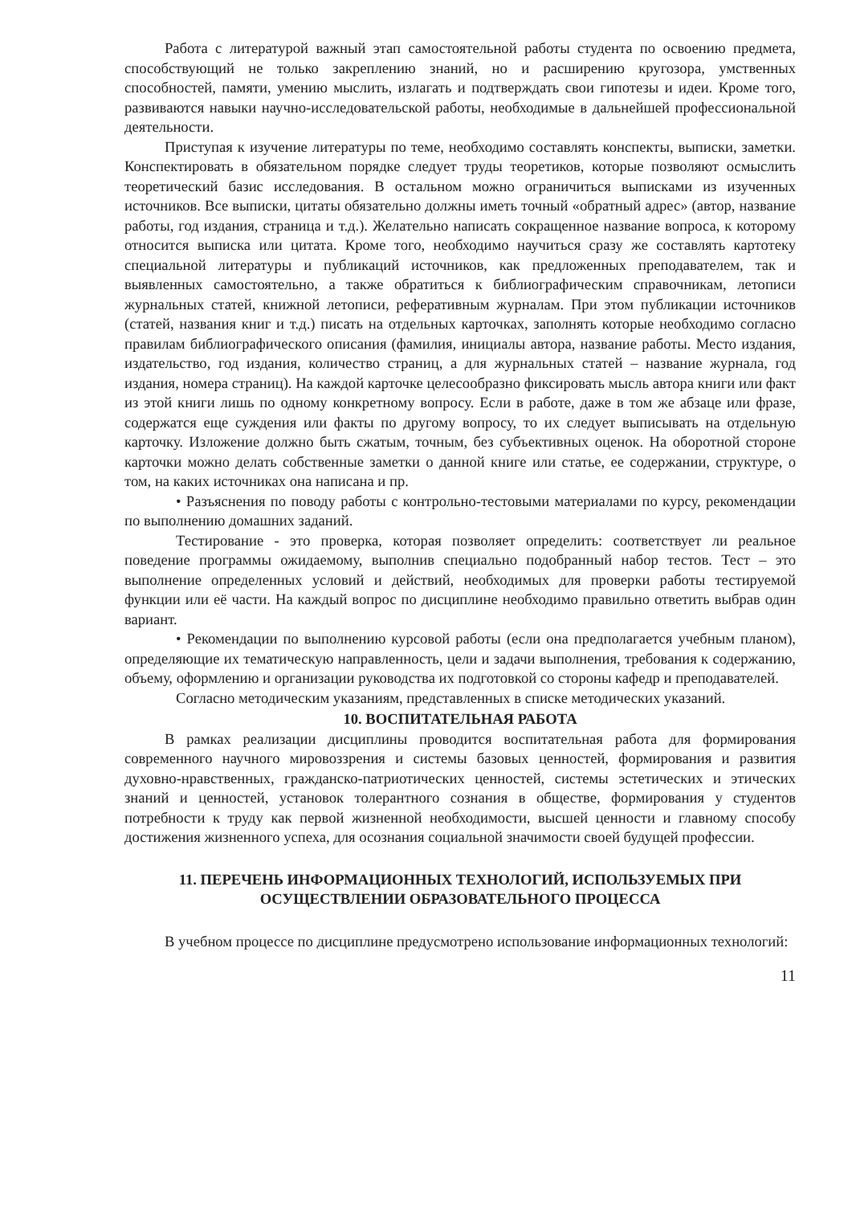Работа с литературой важный этап самостоятельной работы студента по освоению предмета, способствующий не только закреплению знаний, но и расширению кругозора, умственных способностей, памяти, умению мыслить, излагать и подтверждать свои гипотезы и идеи. Кроме того, развиваются навыки научно-исследовательской работы, необходимые в дальнейшей профессиональной деятельности.
Приступая к изучение литературы по теме, необходимо составлять конспекты, выписки, заметки. Конспектировать в обязательном порядке следует труды теоретиков, которые позволяют осмыслить теоретический базис исследования. В остальном можно ограничиться выписками из изученных источников. Все выписки, цитаты обязательно должны иметь точный «обратный адрес» (автор, название работы, год издания, страница и т.д.). Желательно написать сокращенное название вопроса, к которому относится выписка или цитата. Кроме того, необходимо научиться сразу же составлять картотеку специальной литературы и публикаций источников, как предложенных преподавателем, так и выявленных самостоятельно, а также обратиться к библиографическим справочникам, летописи журнальных статей, книжной летописи, реферативным журналам. При этом публикации источников (статей, названия книг и т.д.) писать на отдельных карточках, заполнять которые необходимо согласно правилам библиографического описания (фамилия, инициалы автора, название работы. Место издания, издательство, год издания, количество страниц, а для журнальных статей – название журнала, год издания, номера страниц). На каждой карточке целесообразно фиксировать мысль автора книги или факт из этой книги лишь по одному конкретному вопросу. Если в работе, даже в том же абзаце или фразе, содержатся еще суждения или факты по другому вопросу, то их следует выписывать на отдельную карточку. Изложение должно быть сжатым, точным, без субъективных оценок. На оборотной стороне карточки можно делать собственные заметки о данной книге или статье, ее содержании, структуре, о том, на каких источниках она написана и пр.
• Разъяснения по поводу работы с контрольно-тестовыми материалами по курсу, рекомендации по выполнению домашних заданий.
Тестирование - это проверка, которая позволяет определить: соответствует ли реальное поведение программы ожидаемому, выполнив специально подобранный набор тестов. Тест – это выполнение определенных условий и действий, необходимых для проверки работы тестируемой функции или её части. На каждый вопрос по дисциплине необходимо правильно ответить выбрав один вариант.
• Рекомендации по выполнению курсовой работы (если она предполагается учебным планом), определяющие их тематическую направленность, цели и задачи выполнения, требования к содержанию, объему, оформлению и организации руководства их подготовкой со стороны кафедр и преподавателей.
Согласно методическим указаниям, представленных в списке методических указаний.
10. ВОСПИТАТЕЛЬНАЯ РАБОТА
В рамках реализации дисциплины проводится воспитательная работа для формирования современного научного мировоззрения и системы базовых ценностей, формирования и развития духовно-нравственных, гражданско-патриотических ценностей, системы эстетических и этических знаний и ценностей, установок толерантного сознания в обществе, формирования у студентов потребности к труду как первой жизненной необходимости, высшей ценности и главному способу достижения жизненного успеха, для осознания социальной значимости своей будущей профессии.
11. ПЕРЕЧЕНЬ ИНФОРМАЦИОННЫХ ТЕХНОЛОГИЙ, ИСПОЛЬЗУЕМЫХ ПРИ ОСУЩЕСТВЛЕНИИ ОБРАЗОВАТЕЛЬНОГО ПРОЦЕССА
В учебном процессе по дисциплине предусмотрено использование информационных технологий:
11